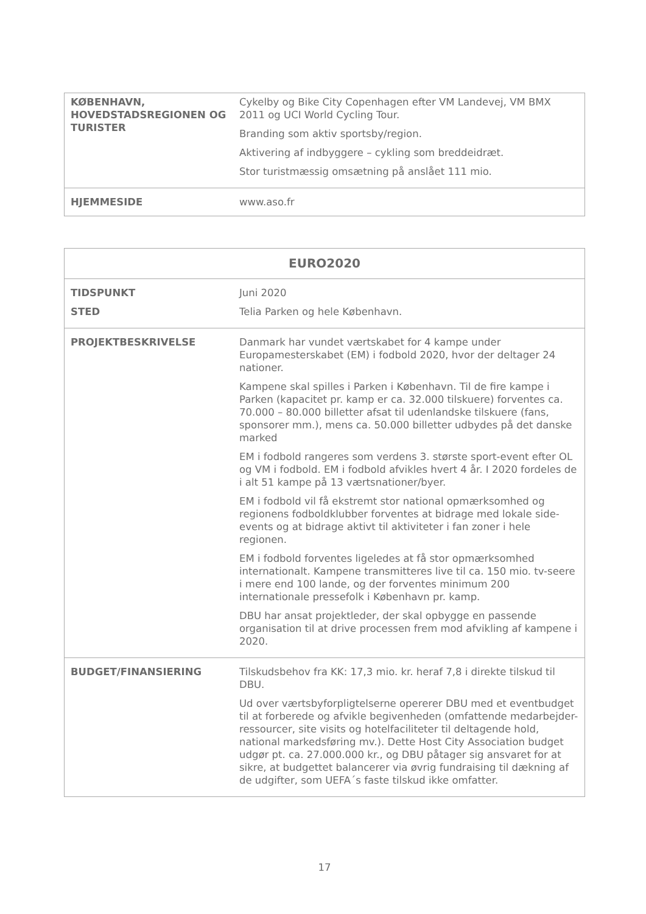| KØBENHAVN, HOVEDSTADSREGIONEN OG TURISTER | Cykelby og Bike City Copenhagen efter VM Landevej, VM BMX 2011 og UCI World Cycling Tour. Branding som aktiv sportsby/region. Aktivering af indbyggere – cykling som breddeidræt. Stor turistmæssig omsætning på anslået 111 mio. |
| HJEMMESIDE | www.aso.fr |
| EURO2020 | |
| --- | --- |
| TIDSPUNKT STED | Juni 2020 Telia Parken og hele København. |
| PROJEKTBESKRIVELSE | Danmark har vundet værtskabet for 4 kampe under Europamesterskabet (EM) i fodbold 2020, hvor der deltager 24 nationer. Kampene skal spilles i Parken i København. Til de fire kampe i Parken (kapacitet pr. kamp er ca. 32.000 tilskuere) forventes ca. 70.000 – 80.000 billetter afsat til udenlandske tilskuere (fans, sponsorer mm.), mens ca. 50.000 billetter udbydes på det danske marked EM i fodbold rangeres som verdens 3. største sport-event efter OL og VM i fodbold. EM i fodbold afvikles hvert 4 år. I 2020 fordeles de i alt 51 kampe på 13 værtsnationer/byer. EM i fodbold vil få ekstremt stor national opmærksomhed og regionens fodboldklubber forventes at bidrage med lokale side-events og at bidrage aktivt til aktiviteter i fan zoner i hele regionen. EM i fodbold forventes ligeledes at få stor opmærksomhed internationalt. Kampene transmitteres live til ca. 150 mio. tv-seere i mere end 100 lande, og der forventes minimum 200 internationale pressefolk i København pr. kamp. DBU har ansat projektleder, der skal opbygge en passende organisation til at drive processen frem mod afvikling af kampene i 2020. |
| BUDGET/FINANSIERING | Tilskudsbehov fra KK: 17,3 mio. kr. heraf 7,8 i direkte tilskud til DBU. Ud over værtsbyforpligtelserne opererer DBU med et eventbudget til at forberede og afvikle begivenheden (omfattende medarbejder-ressourcer, site visits og hotelfaciliteter til deltagende hold, national markedsføring mv.). Dette Host City Association budget udgør pt. ca. 27.000.000 kr., og DBU påtager sig ansvaret for at sikre, at budgettet balancerer via øvrig fundraising til dækning af de udgifter, som UEFA´s faste tilskud ikke omfatter. |
17